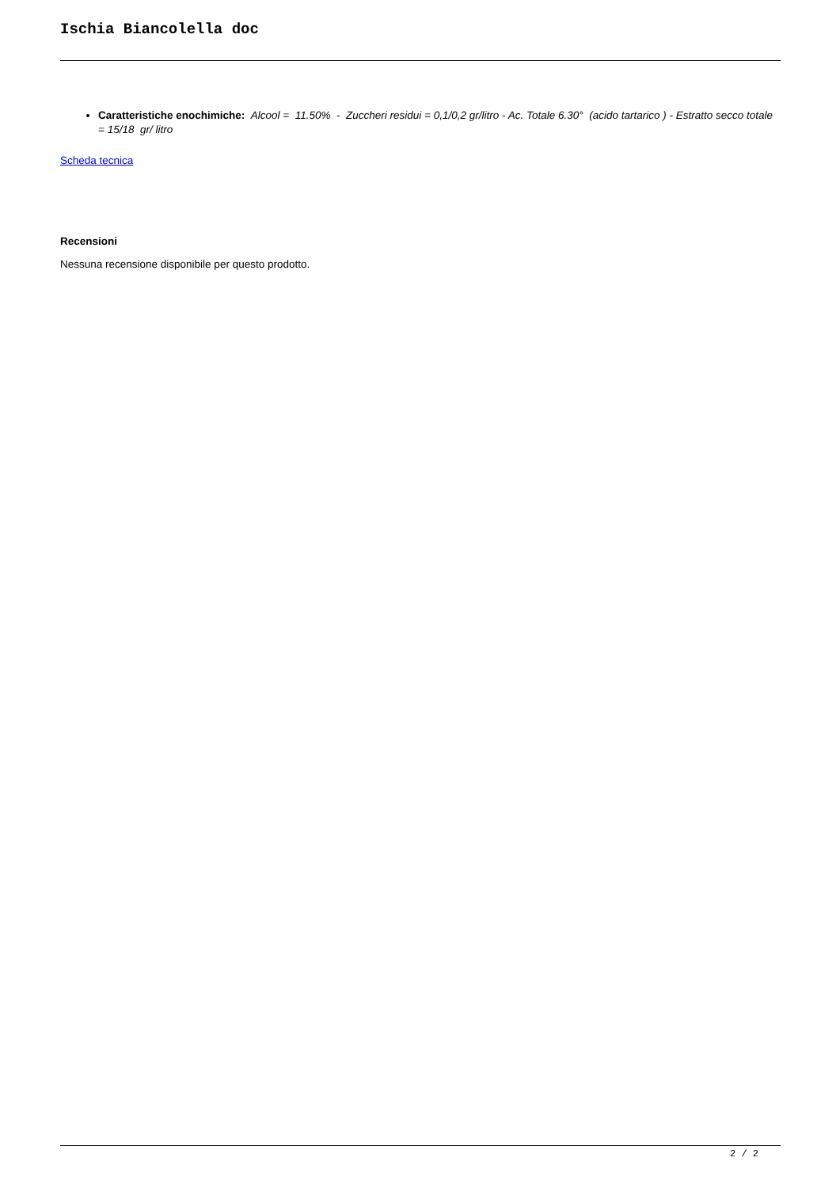Ischia Biancolella doc
Caratteristiche enochimiche: Alcool = 11.50% - Zuccheri residui = 0,1/0,2 gr/litro - Ac. Totale 6.30° (acido tartarico ) - Estratto secco totale = 15/18 gr/ litro
Scheda tecnica
Recensioni
Nessuna recensione disponibile per questo prodotto.
2 / 2